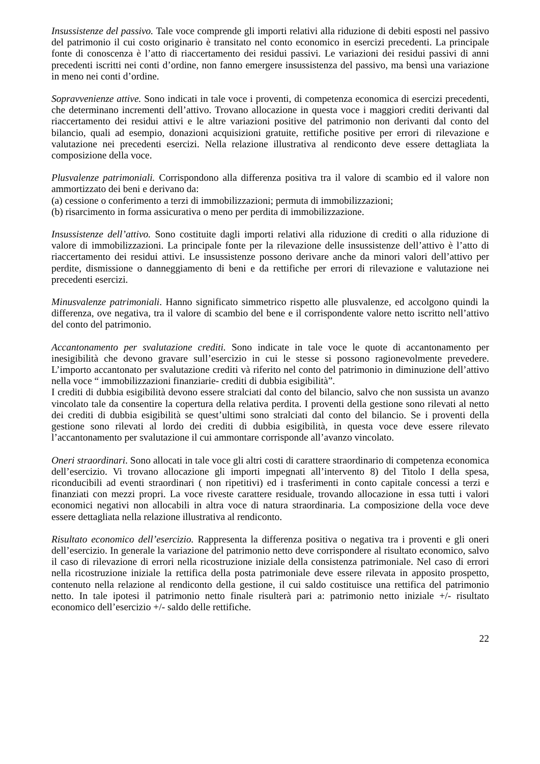Insussistenze del passivo. Tale voce comprende gli importi relativi alla riduzione di debiti esposti nel passivo del patrimonio il cui costo originario è transitato nel conto economico in esercizi precedenti. La principale fonte di conoscenza è l’atto di riaccertamento dei residui passivi. Le variazioni dei residui passivi di anni precedenti iscritti nei conti d’ordine, non fanno emergere insussistenza del passivo, ma bensì una variazione in meno nei conti d’ordine.
Sopravvenienze attive. Sono indicati in tale voce i proventi, di competenza economica di esercizi precedenti, che determinano incrementi dell’attivo. Trovano allocazione in questa voce i maggiori crediti derivanti dal riaccertamento dei residui attivi e le altre variazioni positive del patrimonio non derivanti dal conto del bilancio, quali ad esempio, donazioni acquisizioni gratuite, rettifiche positive per errori di rilevazione e valutazione nei precedenti esercizi. Nella relazione illustrativa al rendiconto deve essere dettagliata la composizione della voce.
Plusvalenze patrimoniali. Corrispondono alla differenza positiva tra il valore di scambio ed il valore non ammortizzato dei beni e derivano da:
(a) cessione o conferimento a terzi di immobilizzazioni; permuta di immobilizzazioni;
(b) risarcimento in forma assicurativa o meno per perdita di immobilizzazione.
Insussistenze dell’attivo. Sono costituite dagli importi relativi alla riduzione di crediti o alla riduzione di valore di immobilizzazioni. La principale fonte per la rilevazione delle insussistenze dell’attivo è l’atto di riaccertamento dei residui attivi. Le insussistenze possono derivare anche da minori valori dell’attivo per perdite, dismissione o danneggiamento di beni e da rettifiche per errori di rilevazione e valutazione nei precedenti esercizi.
Minusvalenze patrimoniali. Hanno significato simmetrico rispetto alle plusvalenze, ed accolgono quindi la differenza, ove negativa, tra il valore di scambio del bene e il corrispondente valore netto iscritto nell’attivo del conto del patrimonio.
Accantonamento per svalutazione crediti. Sono indicate in tale voce le quote di accantonamento per inesigibilità che devono gravare sull’esercizio in cui le stesse si possono ragionevolmente prevedere. L’importo accantonato per svalutazione crediti và riferito nel conto del patrimonio in diminuzione dell’attivo nella voce “ immobilizzazioni finanziarie- crediti di dubbia esigibilità”.
I crediti di dubbia esigibilità devono essere stralciati dal conto del bilancio, salvo che non sussista un avanzo vincolato tale da consentire la copertura della relativa perdita. I proventi della gestione sono rilevati al netto dei crediti di dubbia esigibilità se quest’ultimi sono stralciati dal conto del bilancio. Se i proventi della gestione sono rilevati al lordo dei crediti di dubbia esigibilità, in questa voce deve essere rilevato l’accantonamento per svalutazione il cui ammontare corrisponde all’avanzo vincolato.
Oneri straordinari. Sono allocati in tale voce gli altri costi di carattere straordinario di competenza economica dell’esercizio. Vi trovano allocazione gli importi impegnati all’intervento 8) del Titolo I della spesa, riconducibili ad eventi straordinari ( non ripetitivi) ed i trasferimenti in conto capitale concessi a terzi e finanziati con mezzi propri. La voce riveste carattere residuale, trovando allocazione in essa tutti i valori economici negativi non allocabili in altra voce di natura straordinaria. La composizione della voce deve essere dettagliata nella relazione illustrativa al rendiconto.
Risultato economico dell’esercizio. Rappresenta la differenza positiva o negativa tra i proventi e gli oneri dell’esercizio. In generale la variazione del patrimonio netto deve corrispondere al risultato economico, salvo il caso di rilevazione di errori nella ricostruzione iniziale della consistenza patrimoniale. Nel caso di errori nella ricostruzione iniziale la rettifica della posta patrimoniale deve essere rilevata in apposito prospetto, contenuto nella relazione al rendiconto della gestione, il cui saldo costituisce una rettifica del patrimonio netto. In tale ipotesi il patrimonio netto finale risulterà pari a: patrimonio netto iniziale +/- risultato economico dell’esercizio +/- saldo delle rettifiche.
22